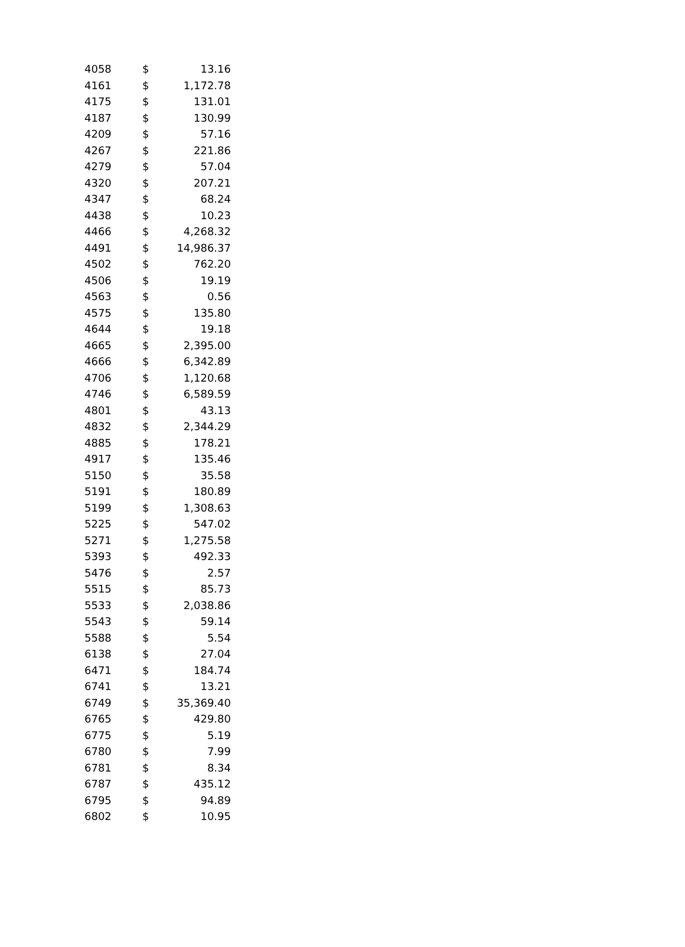| 4058 | $ | 13.16 |
| 4161 | $ | 1,172.78 |
| 4175 | $ | 131.01 |
| 4187 | $ | 130.99 |
| 4209 | $ | 57.16 |
| 4267 | $ | 221.86 |
| 4279 | $ | 57.04 |
| 4320 | $ | 207.21 |
| 4347 | $ | 68.24 |
| 4438 | $ | 10.23 |
| 4466 | $ | 4,268.32 |
| 4491 | $ | 14,986.37 |
| 4502 | $ | 762.20 |
| 4506 | $ | 19.19 |
| 4563 | $ | 0.56 |
| 4575 | $ | 135.80 |
| 4644 | $ | 19.18 |
| 4665 | $ | 2,395.00 |
| 4666 | $ | 6,342.89 |
| 4706 | $ | 1,120.68 |
| 4746 | $ | 6,589.59 |
| 4801 | $ | 43.13 |
| 4832 | $ | 2,344.29 |
| 4885 | $ | 178.21 |
| 4917 | $ | 135.46 |
| 5150 | $ | 35.58 |
| 5191 | $ | 180.89 |
| 5199 | $ | 1,308.63 |
| 5225 | $ | 547.02 |
| 5271 | $ | 1,275.58 |
| 5393 | $ | 492.33 |
| 5476 | $ | 2.57 |
| 5515 | $ | 85.73 |
| 5533 | $ | 2,038.86 |
| 5543 | $ | 59.14 |
| 5588 | $ | 5.54 |
| 6138 | $ | 27.04 |
| 6471 | $ | 184.74 |
| 6741 | $ | 13.21 |
| 6749 | $ | 35,369.40 |
| 6765 | $ | 429.80 |
| 6775 | $ | 5.19 |
| 6780 | $ | 7.99 |
| 6781 | $ | 8.34 |
| 6787 | $ | 435.12 |
| 6795 | $ | 94.89 |
| 6802 | $ | 10.95 |